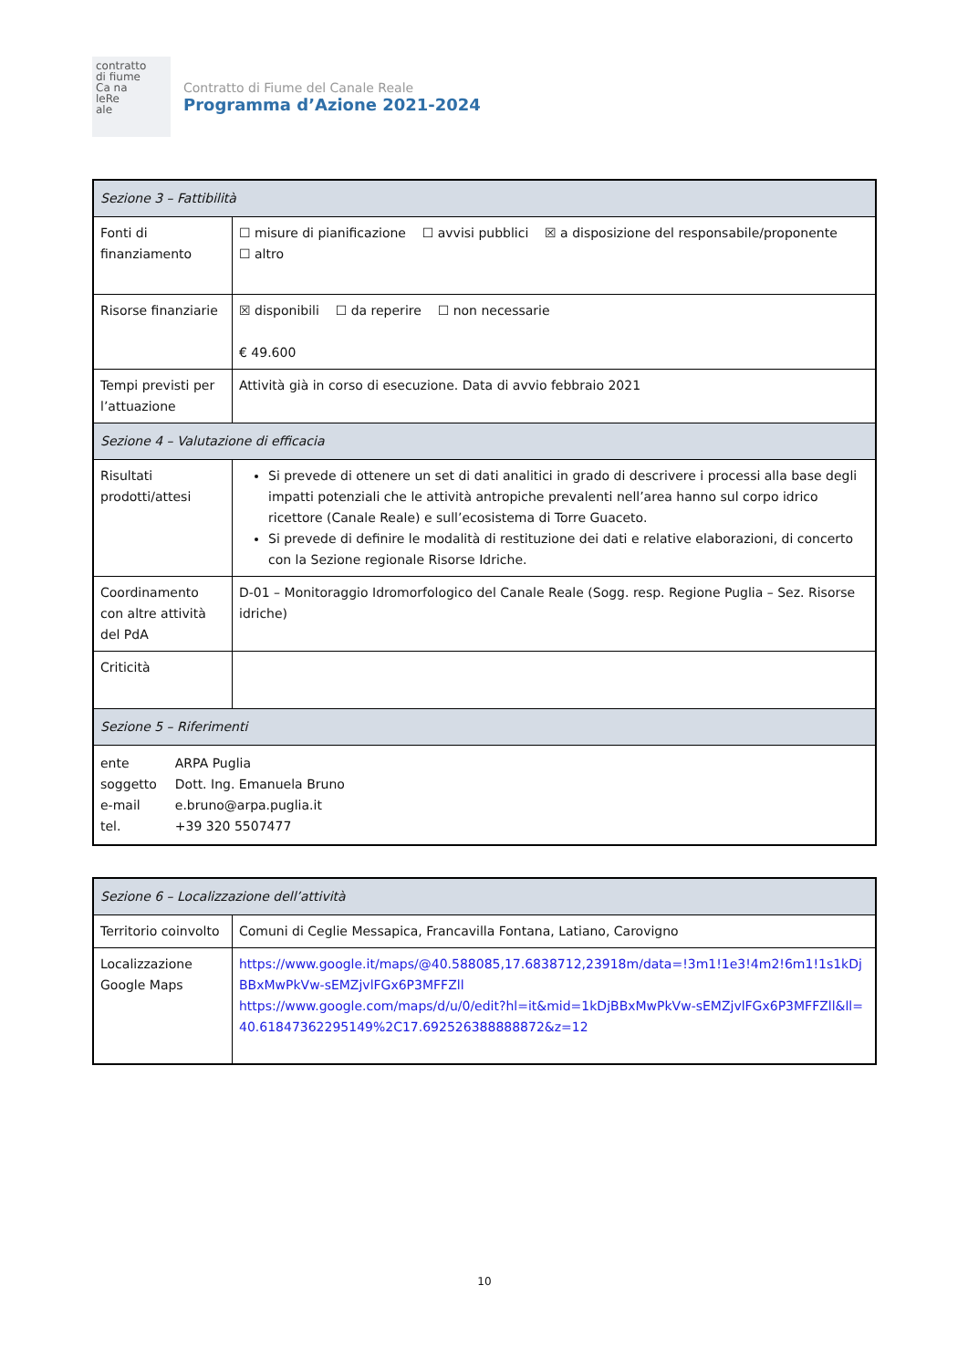contratto
di fiume
Ca na
leRe
ale
Contratto di Fiume del Canale Reale
Programma d’Azione 2021-2024
| Sezione 3 – Fattibilità | |
| --- | --- |
| Fonti di finanziamento | ☐ misure di pianificazione ☐ avvisi pubblici ☒ a disposizione del responsabile/proponente ☐ altro |
| Risorse finanziarie | ☒ disponibili ☐ da reperire ☐ non necessarie € 49.600 |
| Tempi previsti per l’attuazione | Attività già in corso di esecuzione. Data di avvio febbraio 2021 |
| Sezione 4 – Valutazione di efficacia | |
| Risultati prodotti/attesi | Si prevede di ottenere un set di dati analitici in grado di descrivere i processi alla base degli impatti potenziali che le attività antropiche prevalenti nell’area hanno sul corpo idrico ricettore (Canale Reale) e sull’ecosistema di Torre Guaceto. Si prevede di definire le modalità di restituzione dei dati e relative elaborazioni, di concerto con la Sezione regionale Risorse Idriche. |
| Coordinamento con altre attività del PdA | D-01 – Monitoraggio Idromorfologico del Canale Reale (Sogg. resp. Regione Puglia – Sez. Risorse idriche) |
| Criticità | |
| Sezione 5 – Riferimenti | |
| / ente / ARPA Puglia / / soggetto / Dott. Ing. Emanuela Bruno / / e-mail / e.bruno@arpa.puglia.it / / tel. / +39 320 5507477 / | |
| Sezione 6 – Localizzazione dell’attività | |
| --- | --- |
| Territorio coinvolto | Comuni di Ceglie Messapica, Francavilla Fontana, Latiano, Carovigno |
| Localizzazione Google Maps | https://www.google.it/maps/@40.588085,17.6838712,23918m/data=!3m1!1e3!4m2!6m1!1s1kDjBBxMwPkVw-sEMZjvlFGx6P3MFFZll https://www.google.com/maps/d/u/0/edit?hl=it&mid=1kDjBBxMwPkVw-sEMZjvlFGx6P3MFFZll&ll=40.61847362295149%2C17.692526388888872&z=12 |
10